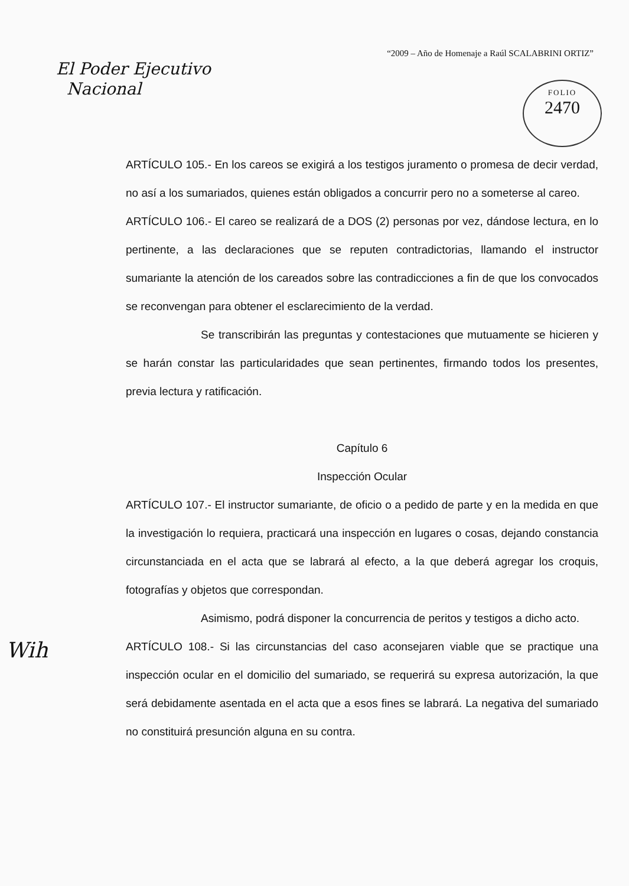“2009 – Año de Homenaje a Raúl SCALABRINI ORTIZ”
El Poder Ejecutivo
Nacional
FOLIO
2470
ARTÍCULO 105.- En los careos se exigirá a los testigos juramento o promesa de decir verdad, no así a los sumariados, quienes están obligados a concurrir pero no a someterse al careo.
ARTÍCULO 106.- El careo se realizará de a DOS (2) personas por vez, dándose lectura, en lo pertinente, a las declaraciones que se reputen contradictorias, llamando el instructor sumariante la atención de los careados sobre las contradicciones a fin de que los convocados se reconvengan para obtener el esclarecimiento de la verdad.
Se transcribirán las preguntas y contestaciones que mutuamente se hicieren y se harán constar las particularidades que sean pertinentes, firmando todos los presentes, previa lectura y ratificación.
Capítulo 6
Inspección Ocular
ARTÍCULO 107.- El instructor sumariante, de oficio o a pedido de parte y en la medida en que la investigación lo requiera, practicará una inspección en lugares o cosas, dejando constancia circunstanciada en el acta que se labrará al efecto, a la que deberá agregar los croquis, fotografías y objetos que correspondan.
Asimismo, podrá disponer la concurrencia de peritos y testigos a dicho acto.
ARTÍCULO 108.- Si las circunstancias del caso aconsejaren viable que se practique una inspección ocular en el domicilio del sumariado, se requerirá su expresa autorización, la que será debidamente asentada en el acta que a esos fines se labrará. La negativa del sumariado no constituirá presunción alguna en su contra.
Wih